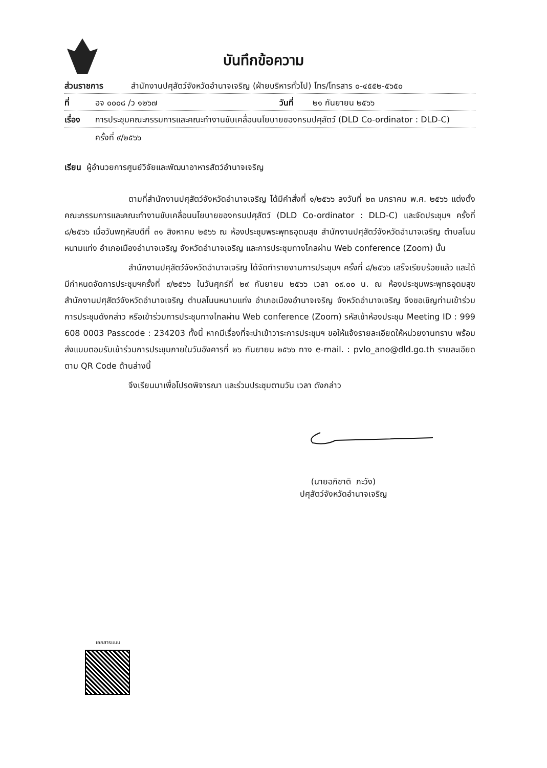บันทึกข้อความ
ส่วนราชการ สำนักงานปศุสัตว์จังหวัดอำนาจเจริญ (ฝ่ายบริหารทั่วไป) โทร/โทรสาร ๐-๔๕๕๒-๕๖๕๐
ที่ อจ ๐๐๐๘ /ว ๑๒๖๗ วันที่ ๒๑ กันยายน ๒๕๖๖
เรื่อง การประชุมคณะกรรมการและคณะทำงานขับเคลื่อนนโยบายของกรมปศุสัตว์ (DLD Co-ordinator : DLD-C)
ครั้งที่ ๙/๒๕๖๖
เรียน ผู้อำนวยการศูนย์วิจัยและพัฒนาอาหารสัตว์อำนาจเจริญ
ตามที่สำนักงานปศุสัตว์จังหวัดอำนาจเจริญ ได้มีคำสั่งที่ ๑/๒๕๖๖ ลงวันที่ ๒๓ มกราคม พ.ศ. ๒๕๖๖ แต่งตั้งคณะกรรมการและคณะทำงานขับเคลื่อนนโยบายของกรมปศุสัตว์ (DLD Co-ordinator : DLD-C) และจัดประชุมฯ ครั้งที่ ๘/๒๕๖๖ เมื่อวันพฤหัสบดีที่ ๓๑ สิงหาคม ๒๕๖๖ ณ ห้องประชุมพระพุทธอุดมสุข สำนักงานปศุสัตว์จังหวัดอำนาจเจริญ ตำบลโนนหนามแท่ง อำเภอเมืองอำนาจเจริญ จังหวัดอำนาจเจริญ และการประชุมทางไกลผ่าน Web conference (Zoom) นั้น
สำนักงานปศุสัตว์จังหวัดอำนาจเจริญ ได้จัดทำรายงานการประชุมฯ ครั้งที่ ๘/๒๕๖๖ เสร็จเรียบร้อยแล้ว และได้มีกำหนดจัดการประชุมฯครั้งที่ ๙/๒๕๖๖ ในวันศุกร์ที่ ๒๙ กันยายน ๒๕๖๖ เวลา ๐๙.๐๐ น. ณ ห้องประชุมพระพุทธอุดมสุข สำนักงานปศุสัตว์จังหวัดอำนาจเจริญ ตำบลโนนหนามแท่ง อำเภอเมืองอำนาจเจริญ จังหวัดอำนาจเจริญ จึงขอเชิญท่านเข้าร่วมการประชุมดังกล่าว หรือเข้าร่วมการประชุมทางไกลผ่าน Web conference (Zoom) รหัสเข้าห้องประชุม Meeting ID : 999 608 0003 Passcode : 234203 ทั้งนี้ หากมีเรื่องที่จะนำเข้าวาระการประชุมฯ ขอให้แจ้งรายละเอียดให้หน่วยงานทราบ พร้อมส่งแบบตอบรับเข้าร่วมการประชุมภายในวันอังคารที่ ๒๖ กันยายน ๒๕๖๖ ทาง e-mail. : pvlo_ano@dld.go.th รายละเอียดตาม QR Code ด้านล่างนี้
จึงเรียนมาเพื่อโปรดพิจารณา และร่วมประชุมตามวัน เวลา ดังกล่าว
(นายอภิชาติ ภะวัง)
ปศุสัตว์จังหวัดอำนาจเจริญ
เอกสารแนบ